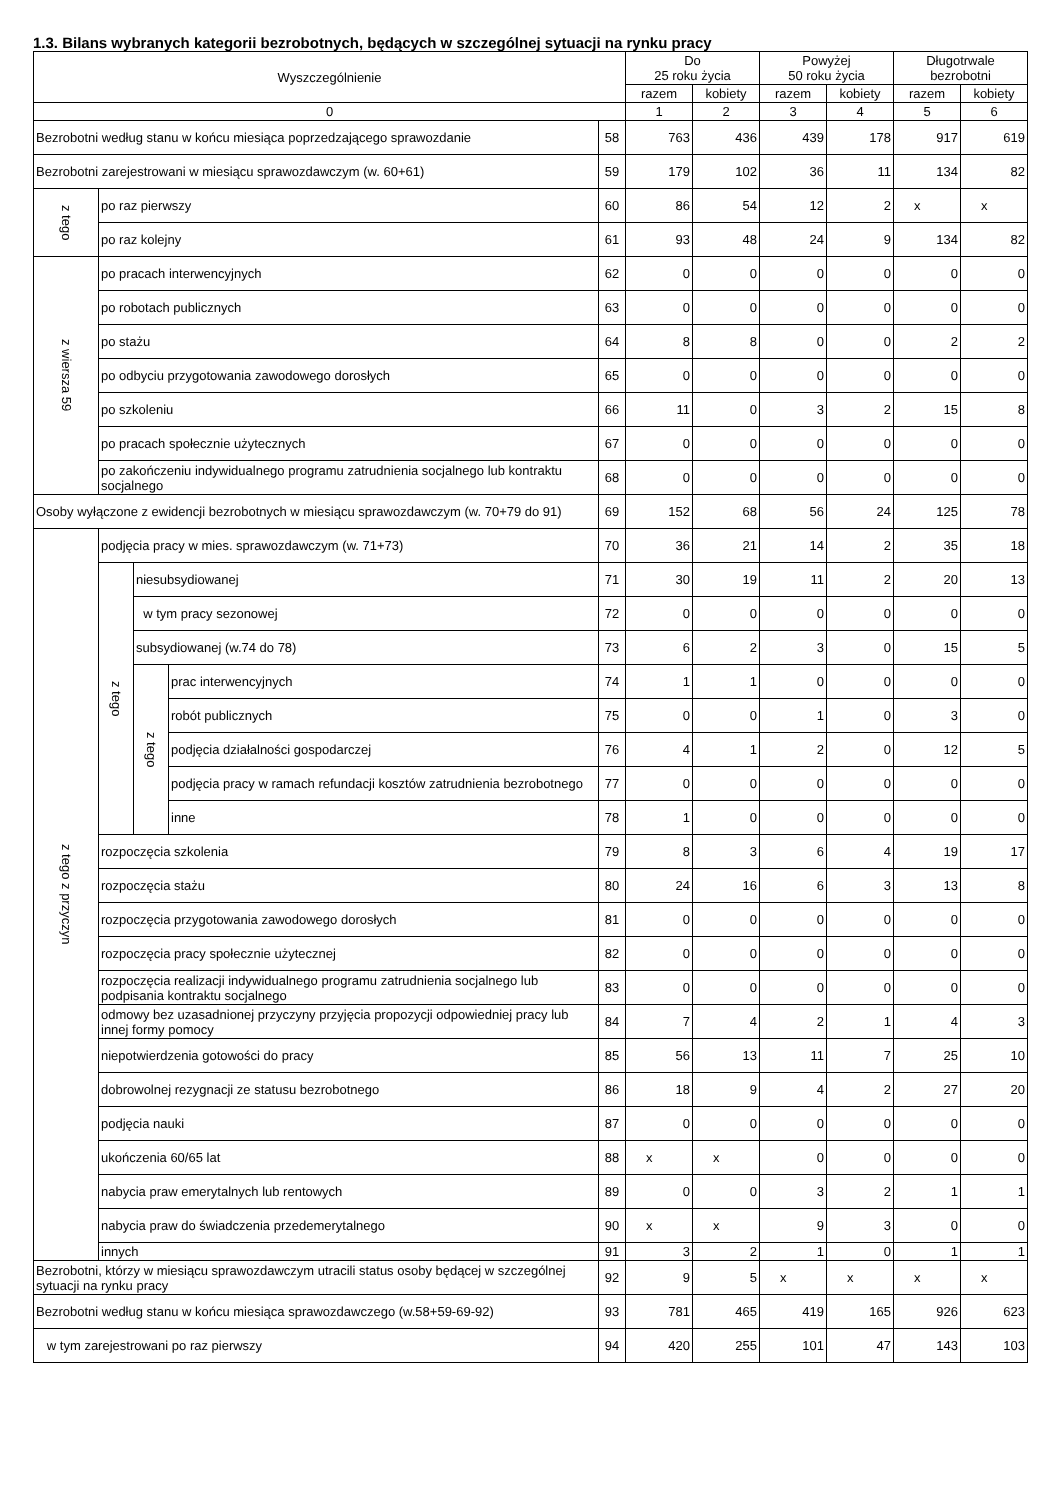1.3. Bilans wybranych kategorii bezrobotnych, będących w szczególnej sytuacji na rynku pracy
| Wyszczególnienie | | | | | Do 25 roku życia | | Powyżej 50 roku życia | | Długotrwale bezrobotni | |
| --- | --- | --- | --- | --- | --- | --- | --- | --- | --- | --- |
| | | | | | razem | kobiety | razem | kobiety | razem | kobiety |
| 0 | | | | | 1 | 2 | 3 | 4 | 5 | 6 |
| Bezrobotni według stanu w końcu miesiąca poprzedzającego sprawozdanie | | | | 58 | 763 | 436 | 439 | 178 | 917 | 619 |
| Bezrobotni zarejestrowani w miesiącu sprawozdawczym (w. 60+61) | | | | 59 | 179 | 102 | 36 | 11 | 134 | 82 |
| z tego | po raz pierwszy | | | 60 | 86 | 54 | 12 | 2 | x | x |
| | po raz kolejny | | | 61 | 93 | 48 | 24 | 9 | 134 | 82 |
| z wiersza 59 | po pracach interwencyjnych | | | 62 | 0 | 0 | 0 | 0 | 0 | 0 |
| | po robotach publicznych | | | 63 | 0 | 0 | 0 | 0 | 0 | 0 |
| | po stażu | | | 64 | 8 | 8 | 0 | 0 | 2 | 2 |
| | po odbyciu przygotowania zawodowego dorosłych | | | 65 | 0 | 0 | 0 | 0 | 0 | 0 |
| | po szkoleniu | | | 66 | 11 | 0 | 3 | 2 | 15 | 8 |
| | po pracach społecznie użytecznych | | | 67 | 0 | 0 | 0 | 0 | 0 | 0 |
| | po zakończeniu indywidualnego programu zatrudnienia socjalnego lub kontraktu socjalnego | | | 68 | 0 | 0 | 0 | 0 | 0 | 0 |
| Osoby wyłączone z ewidencji bezrobotnych w miesiącu sprawozdawczym (w. 70+79 do 91) | | | | 69 | 152 | 68 | 56 | 24 | 125 | 78 |
| z tego z przyczyn | podjęcia pracy w mies. sprawozdawczym (w. 71+73) | | | 70 | 36 | 21 | 14 | 2 | 35 | 18 |
| | z tego | niesubsydiowanej | | 71 | 30 | 19 | 11 | 2 | 20 | 13 |
| | | w tym pracy sezonowej | | 72 | 0 | 0 | 0 | 0 | 0 | 0 |
| | | subsydiowanej (w.74 do 78) | | 73 | 6 | 2 | 3 | 0 | 15 | 5 |
| | | z tego | prac interwencyjnych | 74 | 1 | 1 | 0 | 0 | 0 | 0 |
| | | | robót publicznych | 75 | 0 | 0 | 1 | 0 | 3 | 0 |
| | | | podjęcia działalności gospodarczej | 76 | 4 | 1 | 2 | 0 | 12 | 5 |
| | | | podjęcia pracy w ramach refundacji kosztów zatrudnienia bezrobotnego | 77 | 0 | 0 | 0 | 0 | 0 | 0 |
| | | | inne | 78 | 1 | 0 | 0 | 0 | 0 | 0 |
| | rozpoczęcia szkolenia | | | 79 | 8 | 3 | 6 | 4 | 19 | 17 |
| | rozpoczęcia stażu | | | 80 | 24 | 16 | 6 | 3 | 13 | 8 |
| | rozpoczęcia przygotowania zawodowego dorosłych | | | 81 | 0 | 0 | 0 | 0 | 0 | 0 |
| | rozpoczęcia pracy społecznie użytecznej | | | 82 | 0 | 0 | 0 | 0 | 0 | 0 |
| | rozpoczęcia realizacji indywidualnego programu zatrudnienia socjalnego lub podpisania kontraktu socjalnego | | | 83 | 0 | 0 | 0 | 0 | 0 | 0 |
| | odmowy bez uzasadnionej przyczyny przyjęcia propozycji odpowiedniej pracy lub innej formy pomocy | | | 84 | 7 | 4 | 2 | 1 | 4 | 3 |
| | niepotwierdzenia gotowości do pracy | | | 85 | 56 | 13 | 11 | 7 | 25 | 10 |
| | dobrowolnej rezygnacji ze statusu bezrobotnego | | | 86 | 18 | 9 | 4 | 2 | 27 | 20 |
| | podjęcia nauki | | | 87 | 0 | 0 | 0 | 0 | 0 | 0 |
| | ukończenia 60/65 lat | | | 88 | x | x | 0 | 0 | 0 | 0 |
| | nabycia praw emerytalnych lub rentowych | | | 89 | 0 | 0 | 3 | 2 | 1 | 1 |
| | nabycia praw do świadczenia przedemerytalnego | | | 90 | x | x | 9 | 3 | 0 | 0 |
| | innych | | | 91 | 3 | 2 | 1 | 0 | 1 | 1 |
| Bezrobotni, którzy w miesiącu sprawozdawczym utracili status osoby będącej w szczególnej sytuacji na rynku pracy | | | | 92 | 9 | 5 | x | x | x | x |
| Bezrobotni według stanu w końcu miesiąca sprawozdawczego (w.58+59-69-92) | | | | 93 | 781 | 465 | 419 | 165 | 926 | 623 |
| w tym zarejestrowani po raz pierwszy | | | | 94 | 420 | 255 | 101 | 47 | 143 | 103 |